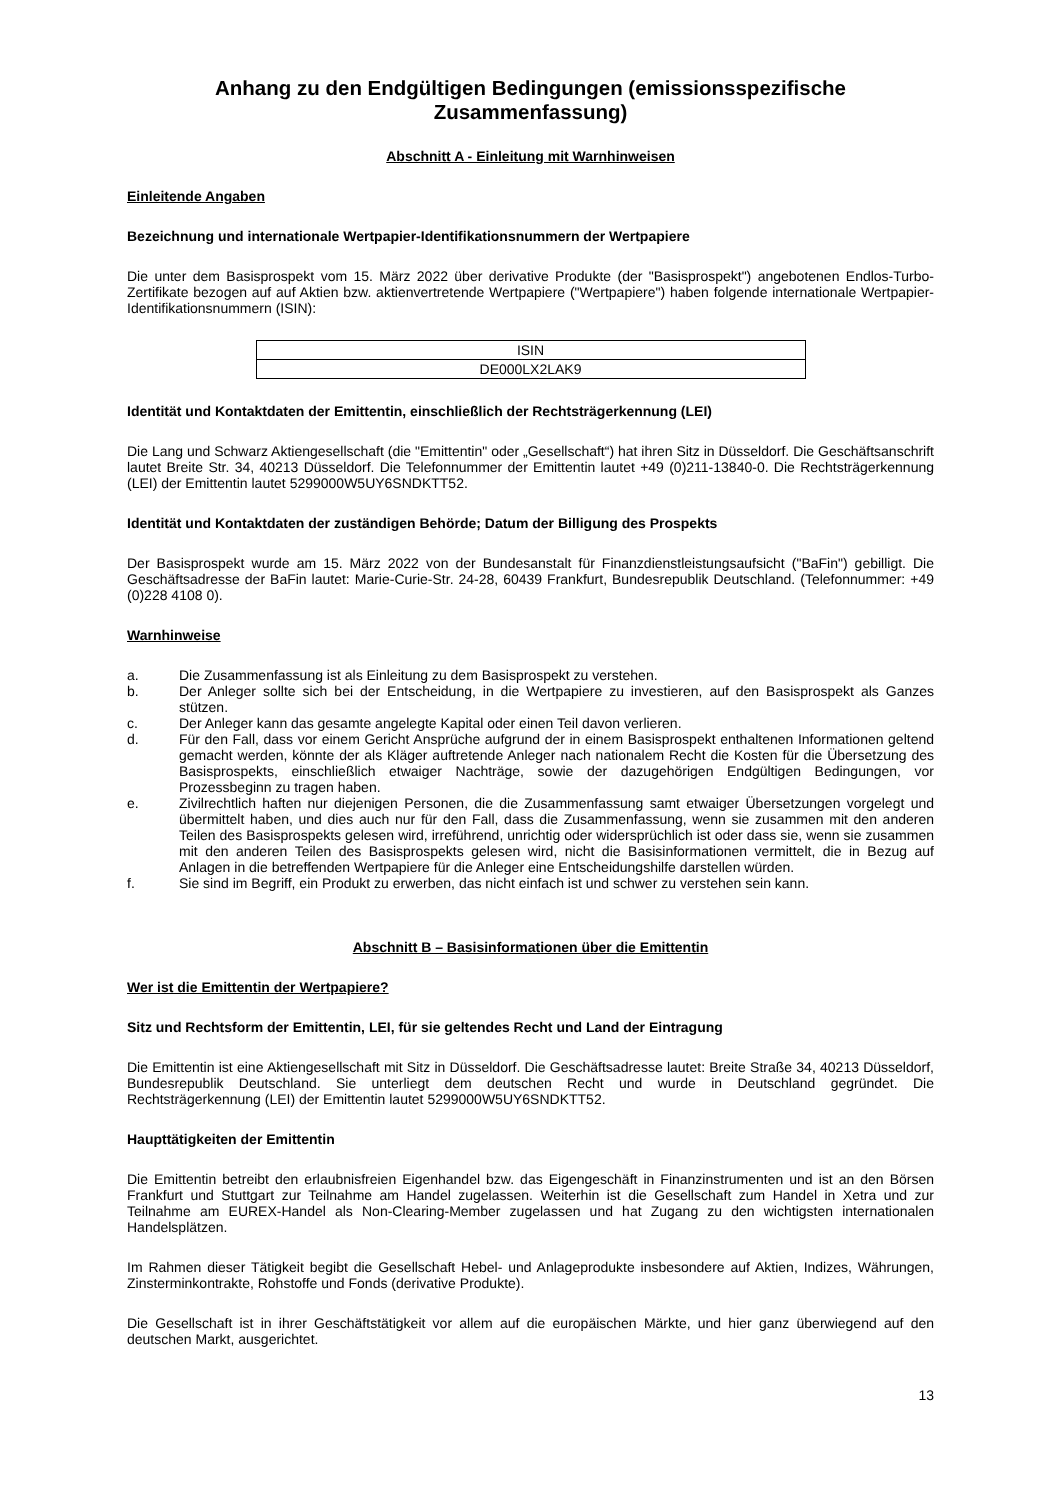Anhang zu den Endgültigen Bedingungen (emissionsspezifische Zusammenfassung)
Abschnitt A - Einleitung mit Warnhinweisen
Einleitende Angaben
Bezeichnung und internationale Wertpapier-Identifikationsnummern der Wertpapiere
Die unter dem Basisprospekt vom 15. März 2022 über derivative Produkte (der "Basisprospekt") angebotenen Endlos-Turbo-Zertifikate bezogen auf auf Aktien bzw. aktienvertretende Wertpapiere ("Wertpapiere") haben folgende internationale Wertpapier-Identifikationsnummern (ISIN):
| ISIN |
| DE000LX2LAK9 |
Identität und Kontaktdaten der Emittentin, einschließlich der Rechtsträgerkennung (LEI)
Die Lang und Schwarz Aktiengesellschaft (die "Emittentin" oder „Gesellschaft“) hat ihren Sitz in Düsseldorf. Die Geschäftsanschrift lautet Breite Str. 34, 40213 Düsseldorf. Die Telefonnummer der Emittentin lautet +49 (0)211-13840-0. Die Rechtsträgerkennung (LEI) der Emittentin lautet 5299000W5UY6SNDKTT52.
Identität und Kontaktdaten der zuständigen Behörde; Datum der Billigung des Prospekts
Der Basisprospekt wurde am 15. März 2022 von der Bundesanstalt für Finanzdienstleistungsaufsicht ("BaFin") gebilligt. Die Geschäftsadresse der BaFin lautet: Marie-Curie-Str. 24-28, 60439 Frankfurt, Bundesrepublik Deutschland. (Telefonnummer: +49 (0)228 4108 0).
Warnhinweise
a. Die Zusammenfassung ist als Einleitung zu dem Basisprospekt zu verstehen.
b. Der Anleger sollte sich bei der Entscheidung, in die Wertpapiere zu investieren, auf den Basisprospekt als Ganzes stützen.
c. Der Anleger kann das gesamte angelegte Kapital oder einen Teil davon verlieren.
d. Für den Fall, dass vor einem Gericht Ansprüche aufgrund der in einem Basisprospekt enthaltenen Informationen geltend gemacht werden, könnte der als Kläger auftretende Anleger nach nationalem Recht die Kosten für die Übersetzung des Basisprospekts, einschließlich etwaiger Nachträge, sowie der dazugehörigen Endgültigen Bedingungen, vor Prozessbeginn zu tragen haben.
e. Zivilrechtlich haften nur diejenigen Personen, die die Zusammenfassung samt etwaiger Übersetzungen vorgelegt und übermittelt haben, und dies auch nur für den Fall, dass die Zusammenfassung, wenn sie zusammen mit den anderen Teilen des Basisprospekts gelesen wird, irreführend, unrichtig oder widersprüchlich ist oder dass sie, wenn sie zusammen mit den anderen Teilen des Basisprospekts gelesen wird, nicht die Basisinformationen vermittelt, die in Bezug auf Anlagen in die betreffenden Wertpapiere für die Anleger eine Entscheidungshilfe darstellen würden.
f. Sie sind im Begriff, ein Produkt zu erwerben, das nicht einfach ist und schwer zu verstehen sein kann.
Abschnitt B – Basisinformationen über die Emittentin
Wer ist die Emittentin der Wertpapiere?
Sitz und Rechtsform der Emittentin, LEI, für sie geltendes Recht und Land der Eintragung
Die Emittentin ist eine Aktiengesellschaft mit Sitz in Düsseldorf. Die Geschäftsadresse lautet: Breite Straße 34, 40213 Düsseldorf, Bundesrepublik Deutschland. Sie unterliegt dem deutschen Recht und wurde in Deutschland gegründet. Die Rechtsträgerkennung (LEI) der Emittentin lautet 5299000W5UY6SNDKTT52.
Haupttätigkeiten der Emittentin
Die Emittentin betreibt den erlaubnisfreien Eigenhandel bzw. das Eigengeschäft in Finanzinstrumenten und ist an den Börsen Frankfurt und Stuttgart zur Teilnahme am Handel zugelassen. Weiterhin ist die Gesellschaft zum Handel in Xetra und zur Teilnahme am EUREX-Handel als Non-Clearing-Member zugelassen und hat Zugang zu den wichtigsten internationalen Handelsplätzen.
Im Rahmen dieser Tätigkeit begibt die Gesellschaft Hebel- und Anlageprodukte insbesondere auf Aktien, Indizes, Währungen, Zinsterminkontrakte, Rohstoffe und Fonds (derivative Produkte).
Die Gesellschaft ist in ihrer Geschäftstätigkeit vor allem auf die europäischen Märkte, und hier ganz überwiegend auf den deutschen Markt, ausgerichtet.
13